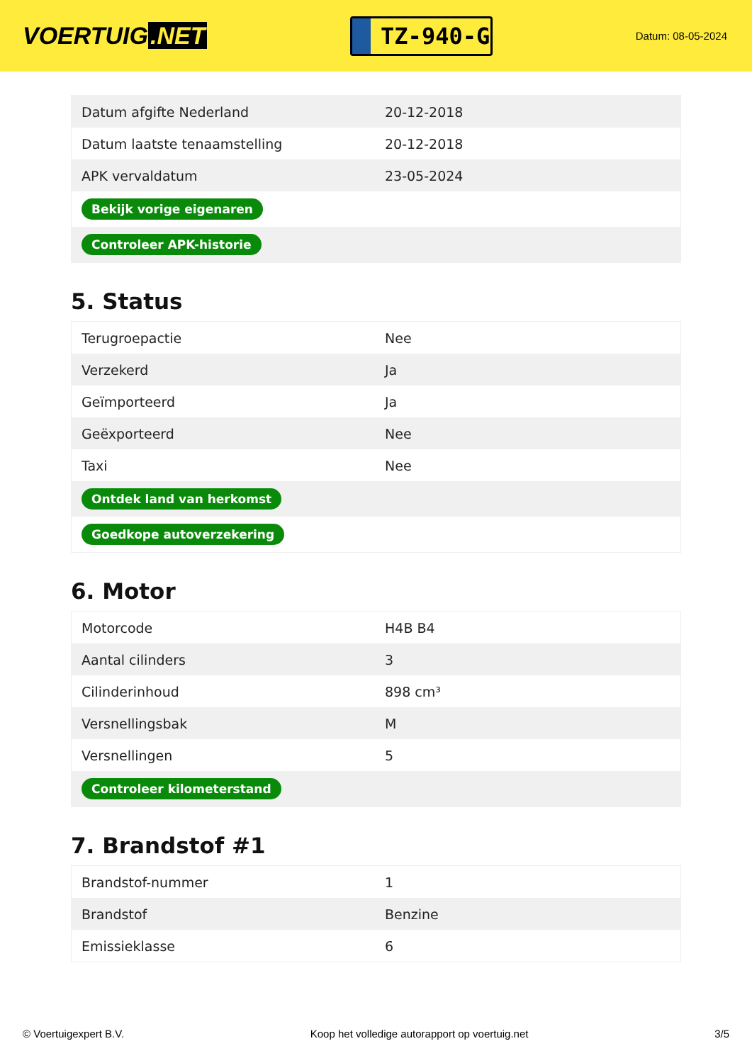VOERTUIG.NET
TZ-940-G
Datum: 08-05-2024
| Datum afgifte Nederland | 20-12-2018 |
| Datum laatste tenaamstelling | 20-12-2018 |
| APK vervaldatum | 23-05-2024 |
| Bekijk vorige eigenaren | |
| Controleer APK-historie | |
5. Status
| Terugroepactie | Nee |
| Verzekerd | Ja |
| Geïmporteerd | Ja |
| Geëxporteerd | Nee |
| Taxi | Nee |
| Ontdek land van herkomst | |
| Goedkope autoverzekering | |
6. Motor
| Motorcode | H4B B4 |
| Aantal cilinders | 3 |
| Cilinderinhoud | 898 cm³ |
| Versnellingsbak | M |
| Versnellingen | 5 |
| Controleer kilometerstand | |
7. Brandstof #1
| Brandstof-nummer | 1 |
| Brandstof | Benzine |
| Emissieklasse | 6 |
© Voertuigexpert B.V. Koop het volledige autorapport op voertuig.net 3/5